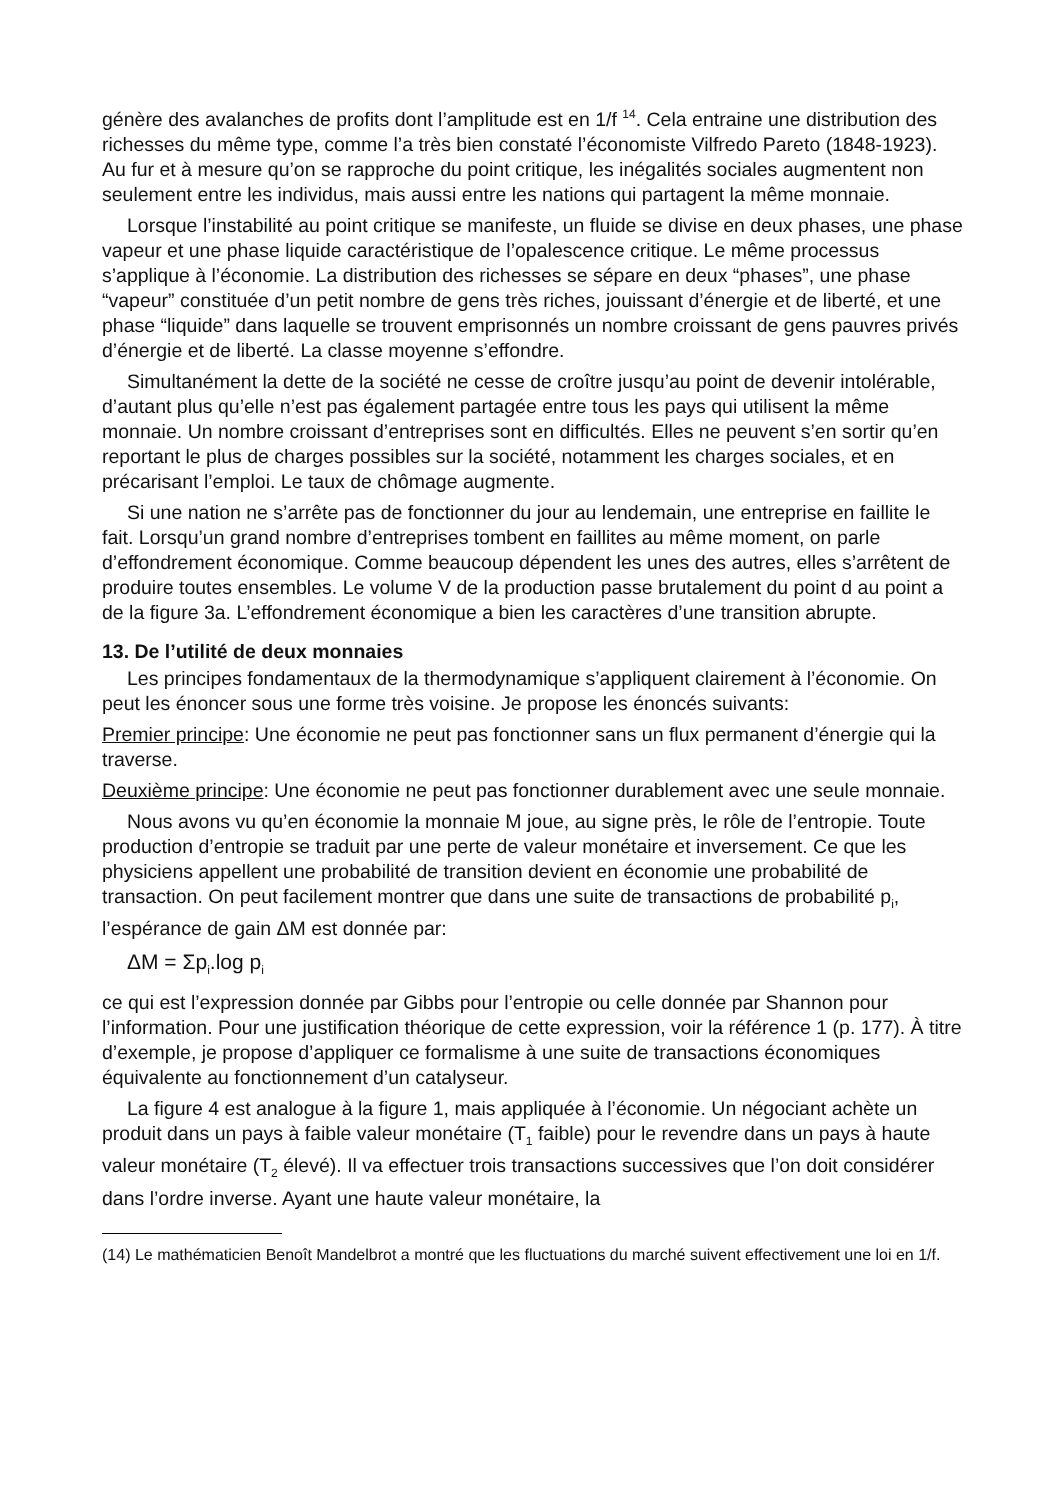génère des avalanches de profits dont l’amplitude est en 1/f <sup>14</sup>. Cela entraine une distribution des richesses du même type, comme l’a très bien constaté l’économiste Vilfredo Pareto (1848-1923). Au fur et à mesure qu’on se rapproche du point critique, les inégalités sociales augmentent non seulement entre les individus, mais aussi entre les nations qui partagent la même monnaie.
Lorsque l’instabilité au point critique se manifeste, un fluide se divise en deux phases, une phase vapeur et une phase liquide caractéristique de l’opalescence critique. Le même processus s’applique à l’économie. La distribution des richesses se sépare en deux “phases”, une phase “vapeur” constituée d’un petit nombre de gens très riches, jouissant d’énergie et de liberté, et une phase “liquide” dans laquelle se trouvent emprisonnés un nombre croissant de gens pauvres privés d’énergie et de liberté. La classe moyenne s’effondre.
Simultanément la dette de la société ne cesse de croître jusqu’au point de devenir intolérable, d’autant plus qu’elle n’est pas également partagée entre tous les pays qui utilisent la même monnaie. Un nombre croissant d’entreprises sont en difficultés. Elles ne peuvent s’en sortir qu’en reportant le plus de charges possibles sur la société, notamment les charges sociales, et en précarisant l’emploi. Le taux de chômage augmente.
Si une nation ne s’arrête pas de fonctionner du jour au lendemain, une entreprise en faillite le fait. Lorsqu’un grand nombre d’entreprises tombent en faillites au même moment, on parle d’effondrement économique. Comme beaucoup dépendent les unes des autres, elles s’arrêtent de produire toutes ensembles. Le volume V de la production passe brutalement du point d au point a de la figure 3a. L’effondrement économique a bien les caractères d’une transition abrupte.
13. De l’utilité de deux monnaies
Les principes fondamentaux de la thermodynamique s’appliquent clairement à l’économie. On peut les énoncer sous une forme très voisine. Je propose les énoncés suivants:
Premier principe: Une économie ne peut pas fonctionner sans un flux permanent d’énergie qui la traverse.
Deuxième principe: Une économie ne peut pas fonctionner durablement avec une seule monnaie.
Nous avons vu qu’en économie la monnaie M joue, au signe près, le rôle de l’entropie. Toute production d’entropie se traduit par une perte de valeur monétaire et inversement. Ce que les physiciens appellent une probabilité de transition devient en économie une probabilité de transaction. On peut facilement montrer que dans une suite de transactions de probabilité p<sub>i</sub>, l’espérance de gain ΔM est donnée par:
ΔM = Σp<sub>i</sub>.log p<sub>i</sub>
ce qui est l’expression donnée par Gibbs pour l’entropie ou celle donnée par Shannon pour l’information. Pour une justification théorique de cette expression, voir la référence 1 (p. 177). À titre d’exemple, je propose d’appliquer ce formalisme à une suite de transactions économiques équivalente au fonctionnement d’un catalyseur.
La figure 4 est analogue à la figure 1, mais appliquée à l’économie. Un négociant achète un produit dans un pays à faible valeur monétaire (T<sub>1</sub> faible) pour le revendre dans un pays à haute valeur monétaire (T<sub>2</sub> élevé). Il va effectuer trois transactions successives que l’on doit considérer dans l’ordre inverse. Ayant une haute valeur monétaire, la
(14) Le mathématicien Benoît Mandelbrot a montré que les fluctuations du marché suivent effectivement une loi en 1/f.